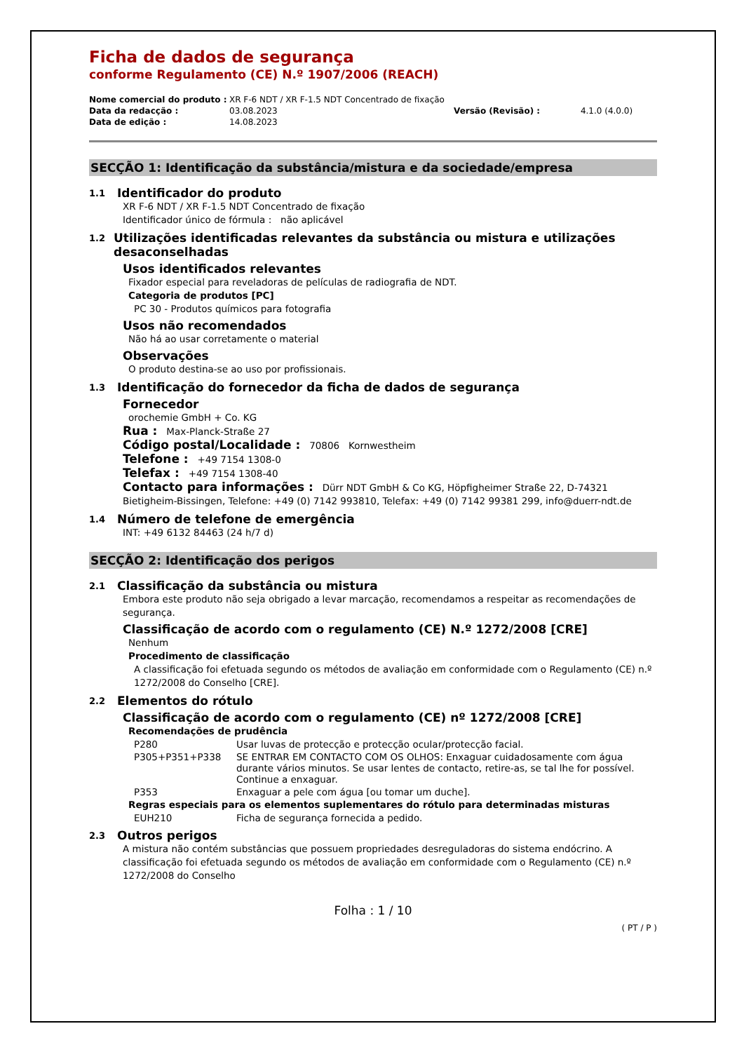Ficha de dados de segurança
conforme Regulamento (CE) N.º 1907/2006 (REACH)
| Nome comercial do produto : | XR F-6 NDT / XR F-1.5 NDT Concentrado de fixação | | |
| Data da redacção : | 03.08.2023 | Versão (Revisão) : | 4.1.0 (4.0.0) |
| Data de edição : | 14.08.2023 | | |
SECÇÃO 1: Identificação da substância/mistura e da sociedade/empresa
1.1 Identificador do produto
XR F-6 NDT / XR F-1.5 NDT Concentrado de fixação
Identificador único de fórmula : não aplicável
1.2 Utilizações identificadas relevantes da substância ou mistura e utilizações desaconselhadas
Usos identificados relevantes
Fixador especial para reveladoras de películas de radiografia de NDT.
Categoria de produtos [PC]
PC 30 - Produtos químicos para fotografia
Usos não recomendados
Não há ao usar corretamente o material
Observações
O produto destina-se ao uso por profissionais.
1.3 Identificação do fornecedor da ficha de dados de segurança
Fornecedor
orochemie GmbH + Co. KG
Rua : Max-Planck-Straße 27
Código postal/Localidade : 70806 Kornwestheim
Telefone : +49 7154 1308-0
Telefax : +49 7154 1308-40
Contacto para informações : Dürr NDT GmbH & Co KG, Höpfigheimer Straße 22, D-74321 Bietigheim-Bissingen, Telefone: +49 (0) 7142 993810, Telefax: +49 (0) 7142 99381 299, info@duerr-ndt.de
1.4 Número de telefone de emergência
INT: +49 6132 84463 (24 h/7 d)
SECÇÃO 2: Identificação dos perigos
2.1 Classificação da substância ou mistura
Embora este produto não seja obrigado a levar marcação, recomendamos a respeitar as recomendações de segurança.
Classificação de acordo com o regulamento (CE) N.º 1272/2008 [CRE]
Nenhum
Procedimento de classificação
A classificação foi efetuada segundo os métodos de avaliação em conformidade com o Regulamento (CE) n.º 1272/2008 do Conselho [CRE].
2.2 Elementos do rótulo
Classificação de acordo com o regulamento (CE) nº 1272/2008 [CRE]
Recomendações de prudência
| P280 | Usar luvas de protecção e protecção ocular/protecção facial. |
| P305+P351+P338 | SE ENTRAR EM CONTACTO COM OS OLHOS: Enxaguar cuidadosamente com água durante vários minutos. Se usar lentes de contacto, retire-as, se tal lhe for possível. Continue a enxaguar. |
| P353 | Enxaguar a pele com água [ou tomar um duche]. |
Regras especiais para os elementos suplementares do rótulo para determinadas misturas
| EUH210 | Ficha de segurança fornecida a pedido. |
2.3 Outros perigos
A mistura não contém substâncias que possuem propriedades desreguladoras do sistema endócrino. A classificação foi efetuada segundo os métodos de avaliação em conformidade com o Regulamento (CE) n.º 1272/2008 do Conselho
Folha : 1 / 10
( PT / P )